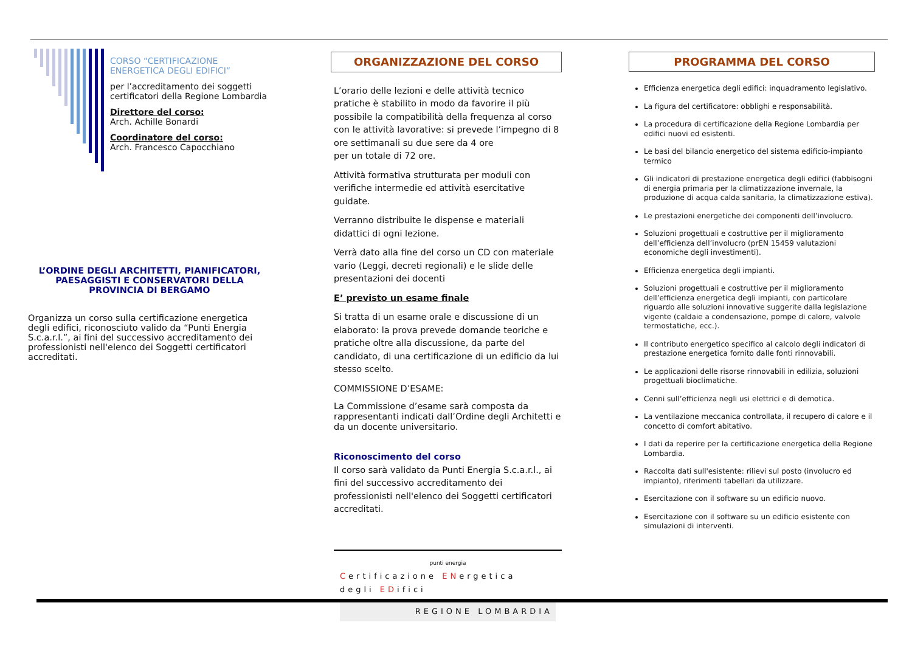CORSO “CERTIFICAZIONE ENERGETICA DEGLI EDIFICI”
per l’accreditamento dei soggetti certificatori della Regione Lombardia
Direttore del corso:
Arch. Achille Bonardi
Coordinatore del corso:
Arch. Francesco Capocchiano
L’ORDINE DEGLI ARCHITETTI, PIANIFICATORI, PAESAGGISTI E CONSERVATORI DELLA PROVINCIA DI BERGAMO
Organizza un corso sulla certificazione energetica degli edifici, riconosciuto valido da “Punti Energia S.c.a.r.l.”, ai fini del successivo accreditamento dei professionisti nell'elenco dei Soggetti certificatori accreditati.
ORGANIZZAZIONE DEL CORSO
L’orario delle lezioni e delle attività tecnico pratiche è stabilito in modo da favorire il più possibile la compatibilità della frequenza al corso con le attività lavorative: si prevede l’impegno di 8 ore settimanali su due sere da 4 ore
per un totale di 72 ore.
Attività formativa strutturata per moduli con verifiche intermedie ed attività esercitative guidate.
Verranno distribuite le dispense e materiali didattici di ogni lezione.
Verrà dato alla fine del corso un CD con materiale vario (Leggi, decreti regionali) e le slide delle presentazioni dei docenti
E’ previsto un esame finale
Si tratta di un esame orale e discussione di un elaborato: la prova prevede domande teoriche e pratiche oltre alla discussione, da parte del candidato, di una certificazione di un edificio da lui stesso scelto.
COMMISSIONE D’ESAME:
La Commissione d’esame sarà composta da rappresentanti indicati dall’Ordine degli Architetti e da un docente universitario.
Riconoscimento del corso
Il corso sarà validato da Punti Energia S.c.a.r.l., ai fini del successivo accreditamento dei professionisti nell'elenco dei Soggetti certificatori accreditati.
punti energia
Certificazione ENergetica degli EDifici
REGIONE LOMBARDIA
PROGRAMMA DEL CORSO
Efficienza energetica degli edifici: inquadramento legislativo.
La figura del certificatore: obblighi e responsabilità.
La procedura di certificazione della Regione Lombardia per edifici nuovi ed esistenti.
Le basi del bilancio energetico del sistema edificio-impianto termico
Gli indicatori di prestazione energetica degli edifici (fabbisogni di energia primaria per la climatizzazione invernale, la produzione di acqua calda sanitaria, la climatizzazione estiva).
Le prestazioni energetiche dei componenti dell’involucro.
Soluzioni progettuali e costruttive per il miglioramento dell’efficienza dell’involucro (prEN 15459 valutazioni economiche degli investimenti).
Efficienza energetica degli impianti.
Soluzioni progettuali e costruttive per il miglioramento dell’efficienza energetica degli impianti, con particolare riguardo alle soluzioni innovative suggerite dalla legislazione vigente (caldaie a condensazione, pompe di calore, valvole termostatiche, ecc.).
Il contributo energetico specifico al calcolo degli indicatori di prestazione energetica fornito dalle fonti rinnovabili.
Le applicazioni delle risorse rinnovabili in edilizia, soluzioni progettuali bioclimatiche.
Cenni sull’efficienza negli usi elettrici e di demotica.
La ventilazione meccanica controllata, il recupero di calore e il concetto di comfort abitativo.
I dati da reperire per la certificazione energetica della Regione Lombardia.
Raccolta dati sull'esistente: rilievi sul posto (involucro ed impianto), riferimenti tabellari da utilizzare.
Esercitazione con il software su un edificio nuovo.
Esercitazione con il software su un edificio esistente con simulazioni di interventi.